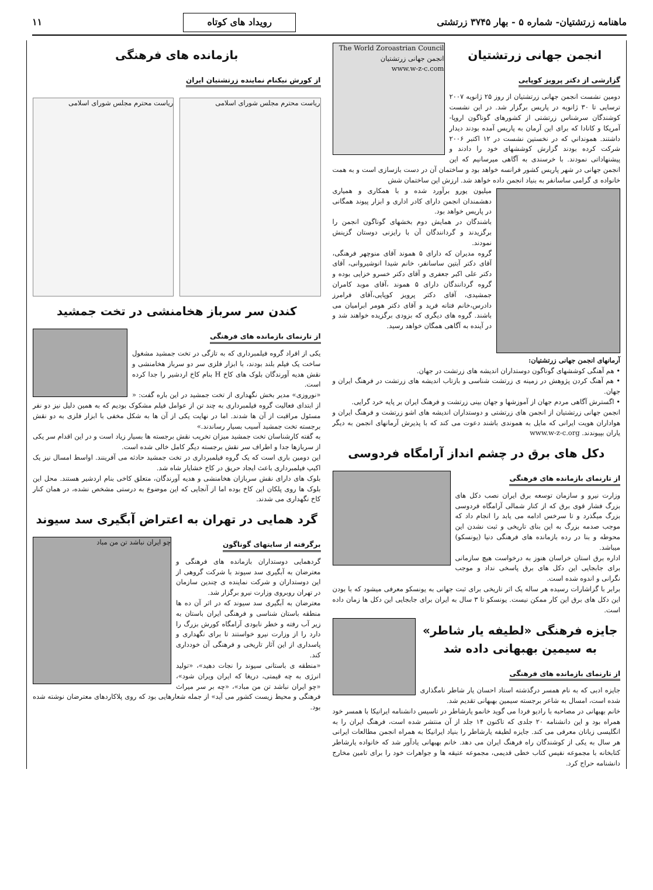ماهنامه زرتشتیان- شماره ۵ - بهار ۳۷۴۵ زرتشتی رویداد های کوتاه ۱۱
The World Zoroastrian Council
انجمن جهانی زرتشتیان
www.w-z-c.com
انجمن جهانی زرتشتیان
گزارشی از دکتر پرویز کوپایی
دومین نشست انجمن جهانی زرتشتیان از روز ۲۵ ژانویه ۲۰۰۷ ترسایی تا ۳۰ ژانویه در پاریس برگزار شد. در این نشست کوشندگان سرشناس زرتشتی از کشورهای گوناگون اروپا- آمریکا و کانادا که برای این آرمان به پاریس آمده بودند دیدار داشتند. همونداني که در نخستین نشست در ۱۲ اکتبر ۲۰۰۶ شرکت کرده بودند گزارش کوششهای خود را دادند و پیشنهاداتی نمودند. با خرسندی به آگاهی میرسانیم که این انجمن جهانی در شهر پاریس کشور فرانسه خواهد بود و ساختمان آن در دست بازسازی است و به همت خانواده ی گرامی ساسانفر به بنیاد انجمن داده خواهد شد. ارزش این ساختمان شش
میلیون یورو برآورد شده و با همکاری و همیاری دهشمندان انجمن دارای کادر اداری و ابزار پیوند همگانی در پاریس خواهد بود.
باشندگان در همایش دوم بخشهای گوناگون انجمن را برگزیدند و گردانندگان آن با رایزنی دوستان گزینش نمودند.
گروه مدیران که دارای ۵ هموند آقای منوچهر فرهنگی، آقای دکتر آبتین ساسانفر، خانم شیدا انوشیروانی، آقای دکتر علی اکبر جعفری و آقای دکتر خسرو خزایی بوده و گروه گردانندگان دارای ۵ هموند ،آقای موبد کامران جمشیدی، آقای دکتر پرویز کوپایی،آقای فرامرز دادرس،خانم فتانه فرید و آقای دکتر هومر ابرامیان می باشند. گروه های دیگری که بزودی برگزیده خواهند شد و در آینده به آگاهی همگان خواهد رسید.
آرمانهای انجمن جهانی زرتشتیان:
• هم آهنگی کوششهای گوناگون دوستداران اندیشه های زرتشت در جهان.
• هم آهنگ کردن پژوهش در زمینه ی زرتشت شناسی و بازتاب اندیشه های زرتشت در فرهنگ ایران و جهان.
• اگسترش آگاهی مردم جهان از آموزشها و جهان بینی زرتشت و فرهنگ ایران بر پایه خرد گرایی.
انجمن جهانی زرتشتیان از انجمن های زرتشتی و دوستداران اندیشه های اشو زرتشت و فرهنگ ایران و هواداران هویت ایرانی که مایل به هموندی باشند دعوت می کند که با پذیرش آرمانهای انجمن به دیگر یاران بپیوندند. www.w-z-c.org
دکل های برق در چشم انداز آرامگاه فردوسی
از تارنمای بازمانده های فرهنگی
وزارت نیرو و سازمان توسعه برق ایران نصب دکل های بزرگ فشار قوی برق که از کنار شمالی آرامگاه فردوسی بزرگ میگذرد و تا سرخس ادامه می یابد را انجام داد که موجب صدمه بزرگ به این بنای تاریخی و ثبت نشدن این محوطه و بنا در رده بازمانده های فرهنگی دنیا (یونسکو) میباشد.
اداره برق استان خراسان هنوز به درخواست هیچ سازمانی برای جابجایی این دکل های برق پاسخی نداد و موجب نگرانی و اندوه شده است.
برابر با گزاشارات رسیده هر ساله یک اثر تاریخی برای ثبت جهانی به یونسکو معرفی میشود که با بودن این دکل های برق این کار ممکن نیست. یونسکو تا ۳ سال به ایران برای جابجایی این دکل ها زمان داده است.
جایزه فرهنگی «لطیفه یار شاطر» به سیمین بهبهانی داده شد
از تارنمای بازمانده های فرهنگی
جایزه ادبی که به نام همسر درگذشته استاد احسان یار شاطر نامگذاری شده است، امسال به شاعر برجسته سیمین بهبهانی تقدیم شد.
خانم بهبهانی در مصاحبه با رادیو فردا می گوید خانمو یارشاطر در تاسیس دانشنامه ایرانیکا با همسر خود همراه بود و این دانشنامه ۲۰ جلدی که تاکنون ۱۴ جلد از آن منتشر شده است، فرهنگ ایران را به انگلیسی زبانان معرفی می کند. جایزه لطیفه یارشاطر را بنیاد ایرانیکا به همراه انجمن مطالعات ایرانی هر سال به یکی از کوشندگان راه فرهنگ ایران می دهد. خانم بهبهانی یادآور شد که خانواده یارشاطر کتابخانه با مجموعه نفیس کتاب خطی قدیمی، مجموعه عتیقه ها و جواهرات خود را برای تامین مخارج دانشنامه حراج کرد.
بازمانده های فرهنگی
از کورش نیکنام نماینده زرتشتیان ایران
ریاست محترم مجلس شورای اسلامی ریاست محترم مجلس شورای اسلامی
کندن سر سرباز هخامنشی در تخت جمشید
از تارنمای بازمانده های فرهنگی
یکی از افراد گروه فیلمبرداری که به تازگی در تخت جمشید مشغول ساخت یک فیلم بلند بودند، با ابزار فلزی سر دو سرباز هخامنشی و نقش هدیه آورندگان بلوک های کاخ H بنام کاخ اردشیر را جدا کرده است.
«نوروزی» مدیر بخش نگهداری از تخت جمشید در این باره گفت: « از ابتدای فعالیت گروه فیلمبرداری به چند تن از عوامل فیلم مشکوک بودیم که به همین دلیل نیز دو نفر مسئول مراقبت از آن ها شدند. اما در نهایت یکی از آن ها به شکل مخفی با ابزار فلزی به دو نقش برجسته تخت جمشید آسیب بسیار رساندند.»
به گفته کارشناسان تخت جمشید میزان تخریب نقش برجسته ها بسیار زیاد است و در این اقدام سر یکی از سربازها جدا و اطراف سر نقش برجسته دیگر کامل خالی شده است.
این دومین باری است که یک گروه فیلمبرداری در تخت جمشید حادثه می آفرینند. اواسط امسال نیز یک اکیپ فیلمبرداری باعث ایجاد حریق در کاخ خشایار شاه شد.
بلوک های دارای نقش سربازان هخامنشی و هدیه آورندگان، متعلق کاخی بنام اردشیر هستند. محل این بلوک ها روی پلکان این کاخ بوده اما از آنجایی که این موضوع به درستی مشخص نشده، در همان کنار کاخ نگهداری می شدند.
گرد همایی در تهران به اعتراض آبگیری سد سیوند
برگرفته از سایتهای گوناگون
چو ایران نباشد تن من مباد
گردهمایی دوستداران بازمانده های فرهنگی و معترضان به آبگیری سد سیوند با شرکت گروهی از این دوستداران و شرکت نماینده ی چندین سازمان در تهران روبروی وزارت نیرو برگزار شد.
معترضان به آبگیری سد سیوند که در اثر آن ده ها منطقه باستان شناسی و فرهنگی ایران باستان به زیر آب رفته و خطر نابودی آرامگاه کورش بزرگ را دارد را از وزارت نیرو خواستند تا برای نگهداری و پاسداری از این آثار تاریخی و فرهنگی آن خودداری کند.
«منطقه ی باستانی سیوند را نجات دهید»، «تولید انرژی به چه قیمتی، دریغا که ایران ویران شود»، «چو ایران نباشد تن من مباد»، «چه بر سر میراث فرهنگی و محیط زیست کشور می آید» از جمله شعارهایی بود که روی پلاکاردهای معترضان نوشته شده بود.